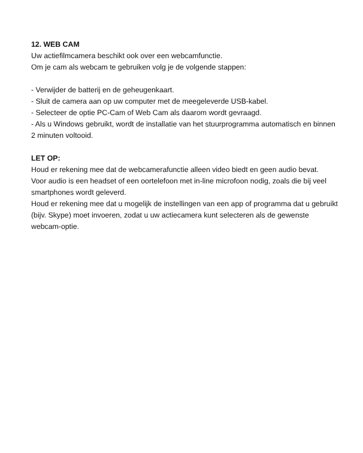12. WEB CAM
Uw actiefilmcamera beschikt ook over een webcamfunctie.
Om je cam als webcam te gebruiken volg je de volgende stappen:
- Verwijder de batterij en de geheugenkaart.
- Sluit de camera aan op uw computer met de meegeleverde USB-kabel.
- Selecteer de optie PC-Cam of Web Cam als daarom wordt gevraagd.
- Als u Windows gebruikt, wordt de installatie van het stuurprogramma automatisch en binnen 2 minuten voltooid.
LET OP:
Houd er rekening mee dat de webcamerafunctie alleen video biedt en geen audio bevat.
Voor audio is een headset of een oortelefoon met in-line microfoon nodig, zoals die bij veel smartphones wordt geleverd.
Houd er rekening mee dat u mogelijk de instellingen van een app of programma dat u gebruikt (bijv. Skype) moet invoeren, zodat u uw actiecamera kunt selecteren als de gewenste webcam-optie.